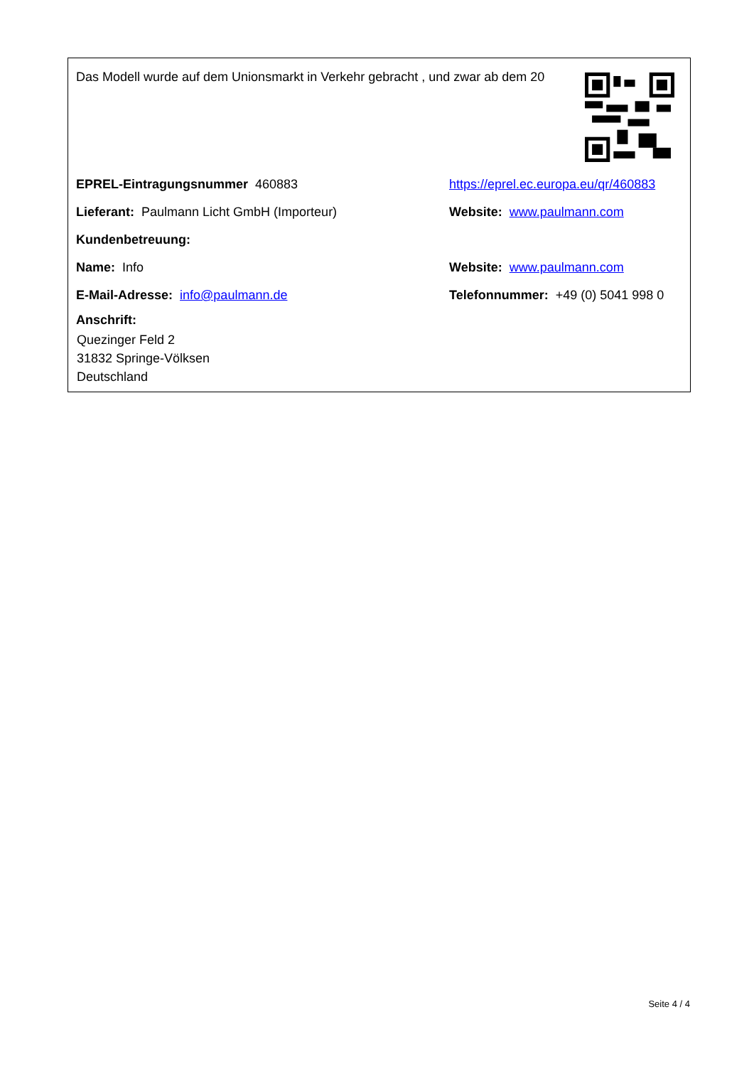Das Modell wurde auf dem Unionsmarkt in Verkehr gebracht , und zwar ab dem 20
EPREL-Eintragungsnummer 460883 https://eprel.ec.europa.eu/qr/460883
Lieferant: Paulmann Licht GmbH (Importeur) Website: www.paulmann.com
Kundenbetreuung:
Name: Info Website: www.paulmann.com
E-Mail-Adresse: info@paulmann.de Telefonnummer: +49 (0) 5041 998 0
Anschrift:
Quezinger Feld 2
31832 Springe-Völksen
Deutschland
Seite 4 / 4